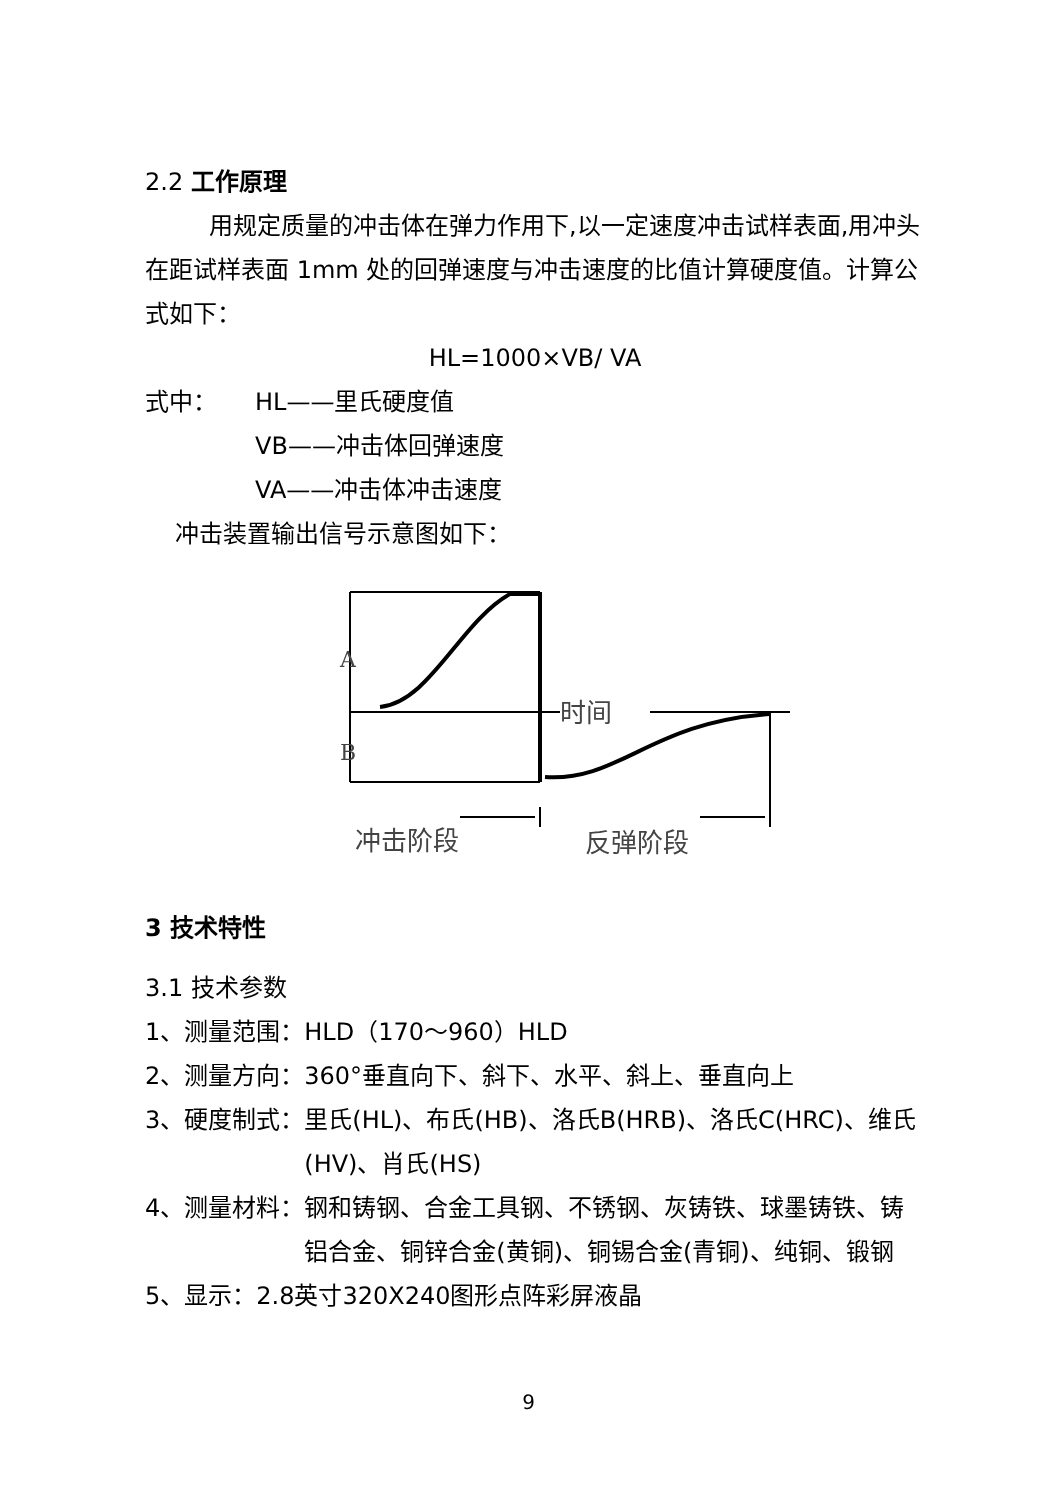2.2 工作原理
用规定质量的冲击体在弹力作用下,以一定速度冲击试样表面,用冲头在距试样表面 1mm 处的回弹速度与冲击速度的比值计算硬度值。计算公式如下：
HL=1000×VB/ VA
式中： HL——里氏硬度值
VB——冲击体回弹速度
VA——冲击体冲击速度
冲击装置输出信号示意图如下：
A
B
时间
冲击阶段
反弹阶段
3 技术特性
3.1 技术参数
1、测量范围：HLD（170～960）HLD
2、测量方向：360°垂直向下、斜下、水平、斜上、垂直向上
3、硬度制式： 里氏(HL)、布氏(HB)、洛氏B(HRB)、洛氏C(HRC)、维氏(HV)、肖氏(HS)
4、测量材料： 钢和铸钢、合金工具钢、不锈钢、灰铸铁、球墨铸铁、铸铝合金、铜锌合金(黄铜)、铜锡合金(青铜)、纯铜、锻钢
5、显示：2.8英寸320X240图形点阵彩屏液晶
9